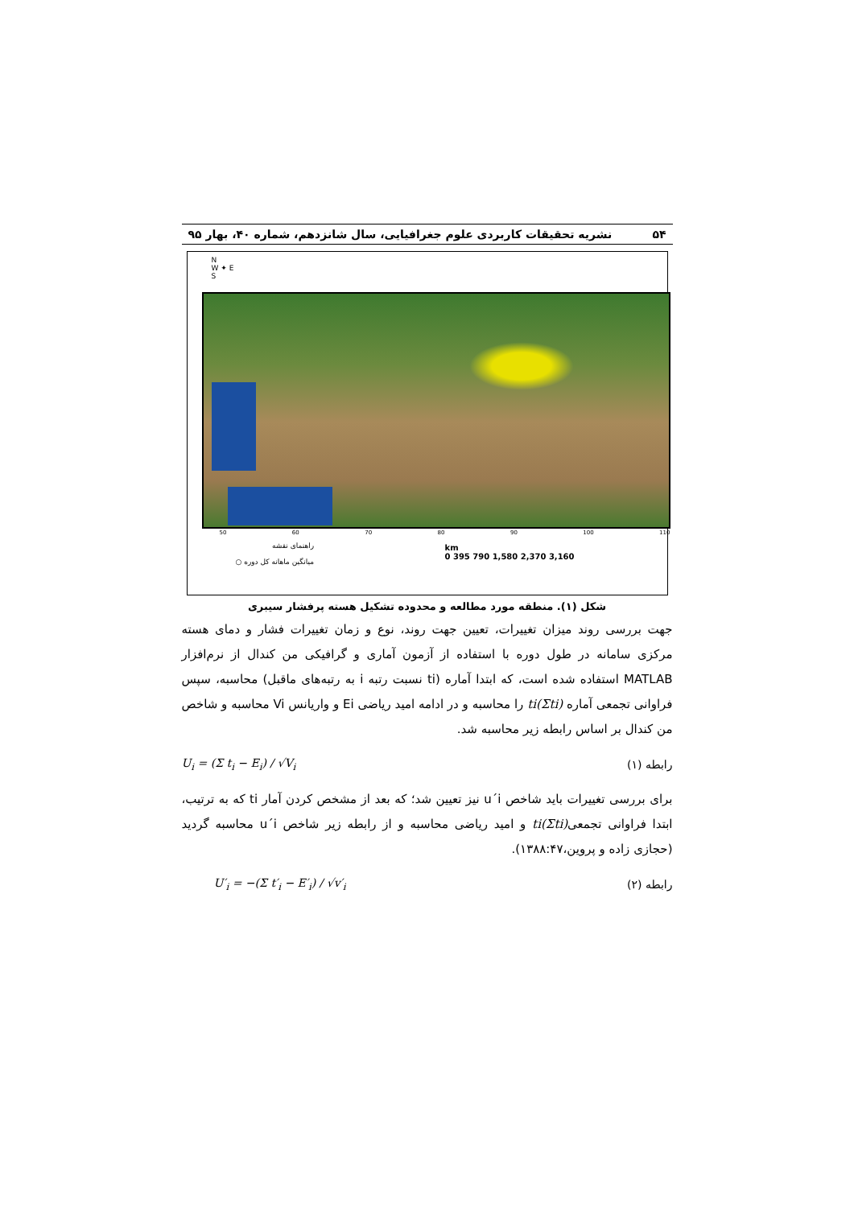۵۴ نشریه تحقیقات کاربردی علوم جغرافیایی، سال شانزدهم، شماره ۴۰، بهار ۹۵
N
W ✦ E
S
50 60 70 80 90 100 110
km
0 395 790 1,580 2,370 3,160
راهنمای نقشه
میانگین ماهانه کل دوره ○
شکل (۱). منطقه مورد مطالعه و محدوده تشکیل هسته پرفشار سیبری
جهت بررسی روند میزان تغییرات، تعیین جهت روند، نوع و زمان تغییرات فشار و دمای هسته مرکزی سامانه در طول دوره با استفاده از آزمون آماری و گرافیکی من کندال از نرم‌افزار MATLAB استفاده شده است، که ابتدا آماره (ti نسبت رتبه i به رتبه‌های ماقبل) محاسبه، سپس فراوانی تجمعی آماره (Σti)ti را محاسبه و در ادامه امید ریاضی Ei و واریانس Vi محاسبه و شاخص من کندال بر اساس رابطه زیر محاسبه شد.
رابطه (۱) U<sub>i</sub> = (Σ t<sub>i</sub> − E<sub>i</sub>) / √V<sub>i</sub>
برای بررسی تغییرات باید شاخص u´i نیز تعیین شد؛ که بعد از مشخص کردن آمار ti که به ترتیب، ابتدا فراوانی تجمعی(Σti)ti و امید ریاضی محاسبه و از رابطه زیر شاخص u´i محاسبه گردید (حجازی زاده و پروین،۱۳۸۸:۴۷).
رابطه (۲) U′<sub>i</sub> = −(Σ t′<sub>i</sub> − E′<sub>i</sub>) / √v′<sub>i</sub>